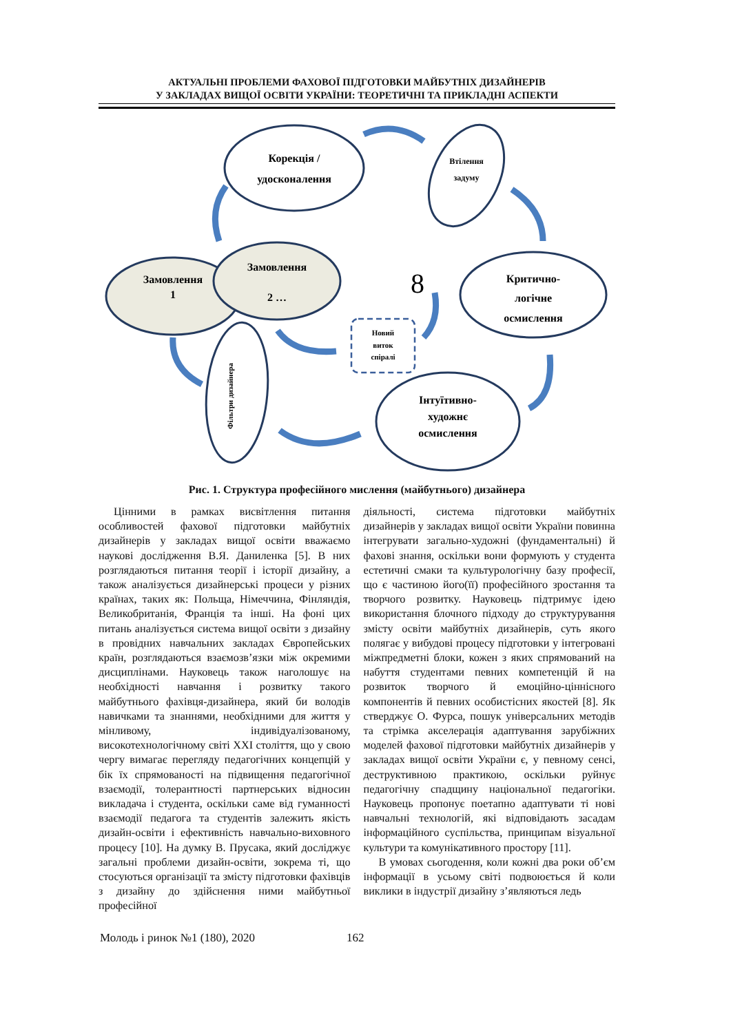АКТУАЛЬНІ ПРОБЛЕМИ ФАХОВОЇ ПІДГОТОВКИ МАЙБУТНІХ ДИЗАЙНЕРІВ
У ЗАКЛАДАХ ВИЩОЇ ОСВІТИ УКРАЇНИ: ТЕОРЕТИЧНІ ТА ПРИКЛАДНІ АСПЕКТИ
Корекція /
удосконалення
Втілення
задуму
Замовлення
1
Замовлення
2 …
Критично-
логічне
осмислення
Новий
виток
спіралі
Інтуїтивно-
художнє
осмислення
Фільтри дизайнера
8
Рис. 1. Структура професійного мислення (майбутнього) дизайнера
Цінними в рамках висвітлення питання особливостей фахової підготовки майбутніх дизайнерів у закладах вищої освіти вважаємо наукові дослідження В.Я. Даниленка [5]. В них розглядаються питання теорії і історії дизайну, а також аналізується дизайнерські процеси у різних країнах, таких як: Польща, Німеччина, Фінляндія, Великобританія, Франція та інші. На фоні цих питань аналізується система вищої освіти з дизайну в провідних навчальних закладах Європейських країн, розглядаються взаємозв’язки між окремими дисциплінами. Науковець також наголошує на необхідності навчання і розвитку такого майбутнього фахівця-дизайнера, який би володів навичками та знаннями, необхідними для життя у мінливому, індивідуалізованому, високотехнологічному світі XXI століття, що у свою чергу вимагає перегляду педагогічних концепцій у бік їх спрямованості на підвищення педагогічної взаємодії, толерантності партнерських відносин викладача і студента, оскільки саме від гуманності взаємодії педагога та студентів залежить якість дизайн-освіти і ефективність навчально-виховного процесу [10]. На думку В. Прусака, який досліджує загальні проблеми дизайн-освіти, зокрема ті, що стосуються організації та змісту підготовки фахівців з дизайну до здійснення ними майбутньої професійної
діяльності, система підготовки майбутніх дизайнерів у закладах вищої освіти України повинна інтегрувати загально-художні (фундаментальні) й фахові знання, оскільки вони формують у студента естетичні смаки та культурологічну базу професії, що є частиною його(її) професійного зростання та творчого розвитку. Науковець підтримує ідею використання блочного підходу до структурування змісту освіти майбутніх дизайнерів, суть якого полягає у вибудові процесу підготовки у інтегровані міжпредметні блоки, кожен з яких спрямований на набуття студентами певних компетенцій й на розвиток творчого й емоційно-ціннісного компонентів й певних особистісних якостей [8]. Як стверджує О. Фурса, пошук універсальних методів та стрімка акселерація адаптування зарубіжних моделей фахової підготовки майбутніх дизайнерів у закладах вищої освіти України є, у певному сенсі, деструктивною практикою, оскільки руйнує педагогічну спадщину національної педагогіки. Науковець пропонує поетапно адаптувати ті нові навчальні технологій, які відповідають засадам інформаційного суспільства, принципам візуальної культури та комунікативного простору [11].
В умовах сьогодення, коли кожні два роки об’єм інформації в усьому світі подвоюється й коли виклики в індустрії дизайну з’являються ледь
Молодь і ринок №1 (180), 2020 162